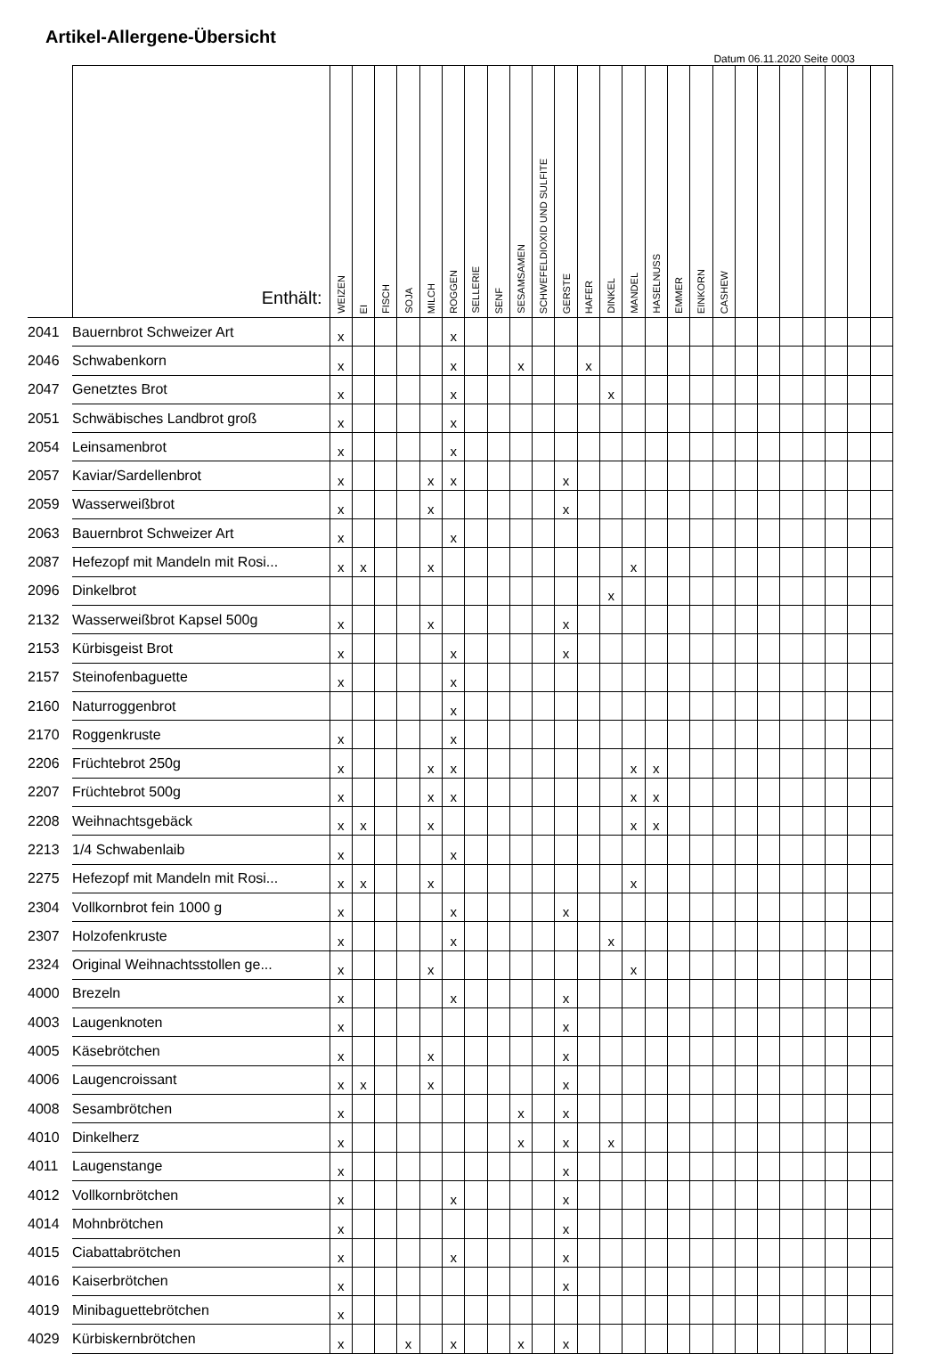Artikel-Allergene-Übersicht
Datum 06.11.2020 Seite 0003
| | Enthält: | WEIZEN | EI | FISCH | SOJA | MILCH | ROGGEN | SELLERIE | SENF | SESAMSAMEN | SCHWEFELDIOXID UND SULFITE | GERSTE | HAFER | DINKEL | MANDEL | HASELNUSS | EMMER | EINKORN | CASHEW | | | | | | | |
| --- | --- | --- | --- | --- | --- | --- | --- | --- | --- | --- | --- | --- | --- | --- | --- | --- | --- | --- | --- | --- | --- | --- | --- | --- | --- | --- |
| 2041 | Bauernbrot Schweizer Art | x | | | | | x | | | | | | | | | | | | | | | | | | | |
| 2046 | Schwabenkorn | x | | | | | x | | | x | | | x | | | | | | | | | | | | | |
| 2047 | Genetztes Brot | x | | | | | x | | | | | | | x | | | | | | | | | | | | |
| 2051 | Schwäbisches Landbrot groß | x | | | | | x | | | | | | | | | | | | | | | | | | | |
| 2054 | Leinsamenbrot | x | | | | | x | | | | | | | | | | | | | | | | | | | |
| 2057 | Kaviar/Sardellenbrot | x | | | | x | x | | | | | x | | | | | | | | | | | | | | |
| 2059 | Wasserweißbrot | x | | | | x | | | | | | x | | | | | | | | | | | | | | |
| 2063 | Bauernbrot Schweizer Art | x | | | | | x | | | | | | | | | | | | | | | | | | | |
| 2087 | Hefezopf mit Mandeln mit Rosi... | x | x | | | x | | | | | | | | | x | | | | | | | | | | | |
| 2096 | Dinkelbrot | | | | | | | | | | | | | x | | | | | | | | | | | | |
| 2132 | Wasserweißbrot Kapsel 500g | x | | | | x | | | | | | x | | | | | | | | | | | | | | |
| 2153 | Kürbisgeist Brot | x | | | | | x | | | | | x | | | | | | | | | | | | | | |
| 2157 | Steinofenbaguette | x | | | | | x | | | | | | | | | | | | | | | | | | | |
| 2160 | Naturroggenbrot | | | | | | x | | | | | | | | | | | | | | | | | | | |
| 2170 | Roggenkruste | x | | | | | x | | | | | | | | | | | | | | | | | | | |
| 2206 | Früchtebrot 250g | x | | | | x | x | | | | | | | | x | x | | | | | | | | | | |
| 2207 | Früchtebrot 500g | x | | | | x | x | | | | | | | | x | x | | | | | | | | | | |
| 2208 | Weihnachtsgebäck | x | x | | | x | | | | | | | | | x | x | | | | | | | | | | |
| 2213 | 1/4 Schwabenlaib | x | | | | | x | | | | | | | | | | | | | | | | | | | |
| 2275 | Hefezopf mit Mandeln mit Rosi... | x | x | | | x | | | | | | | | | x | | | | | | | | | | | |
| 2304 | Vollkornbrot fein 1000 g | x | | | | | x | | | | | x | | | | | | | | | | | | | | |
| 2307 | Holzofenkruste | x | | | | | x | | | | | | | x | | | | | | | | | | | | |
| 2324 | Original Weihnachtsstollen ge... | x | | | | x | | | | | | | | | x | | | | | | | | | | | |
| 4000 | Brezeln | x | | | | | x | | | | | x | | | | | | | | | | | | | | |
| 4003 | Laugenknoten | x | | | | | | | | | | x | | | | | | | | | | | | | | |
| 4005 | Käsebrötchen | x | | | | x | | | | | | x | | | | | | | | | | | | | | |
| 4006 | Laugencroissant | x | x | | | x | | | | | | x | | | | | | | | | | | | | | |
| 4008 | Sesambrötchen | x | | | | | | | | x | | x | | | | | | | | | | | | | | |
| 4010 | Dinkelherz | x | | | | | | | | x | | x | | x | | | | | | | | | | | | |
| 4011 | Laugenstange | x | | | | | | | | | | x | | | | | | | | | | | | | | |
| 4012 | Vollkornbrötchen | x | | | | | x | | | | | x | | | | | | | | | | | | | | |
| 4014 | Mohnbrötchen | x | | | | | | | | | | x | | | | | | | | | | | | | | |
| 4015 | Ciabattabrötchen | x | | | | | x | | | | | x | | | | | | | | | | | | | | |
| 4016 | Kaiserbrötchen | x | | | | | | | | | | x | | | | | | | | | | | | | | |
| 4019 | Minibaguettebrötchen | x | | | | | | | | | | | | | | | | | | | | | | | | |
| 4029 | Kürbiskernbrötchen | x | | | x | | x | | | x | | x | | | | | | | | | | | | | | |